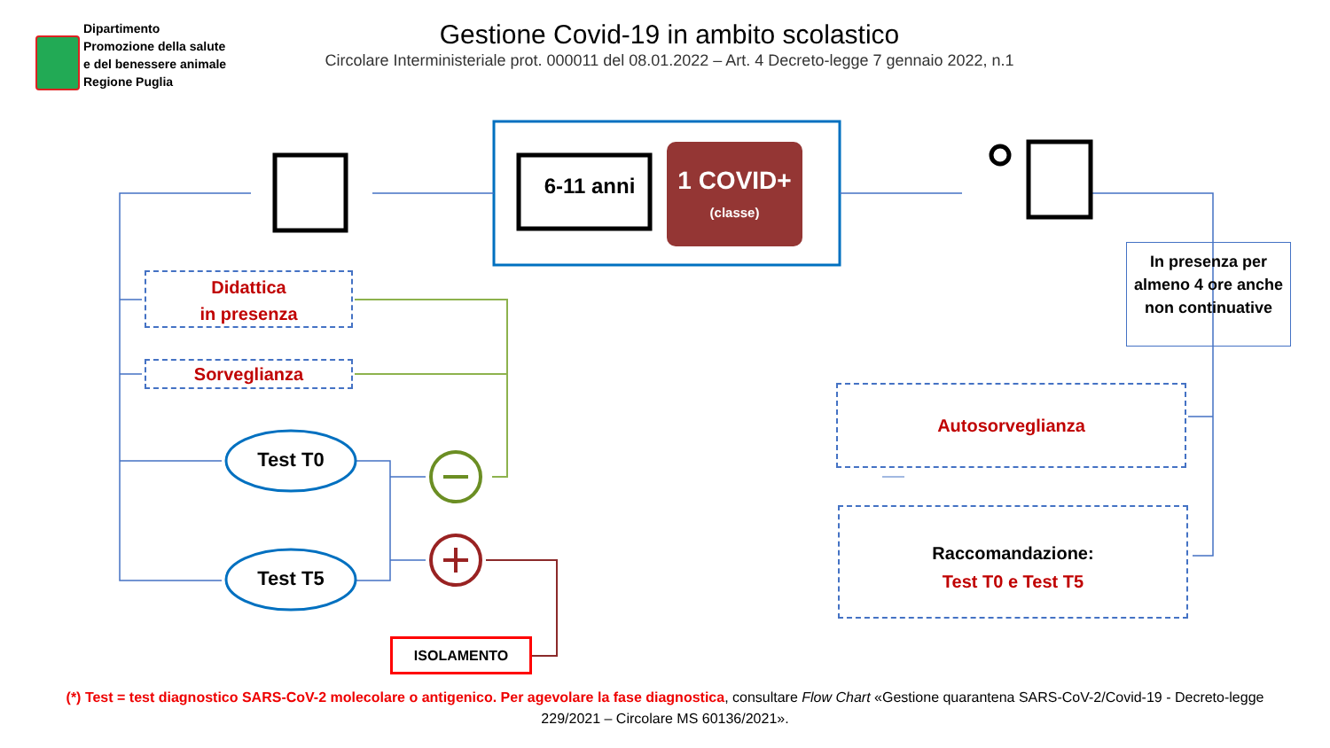Dipartimento
Promozione della salute
e del benessere animale
Regione Puglia
Gestione Covid-19 in ambito scolastico
Circolare Interministeriale prot. 000011 del 08.01.2022 – Art. 4 Decreto-legge 7 gennaio 2022, n.1
6-11 anni
1 COVID+
(classe)
In presenza per almeno 4 ore anche non continuative
Didattica
in presenza
Sorveglianza
Test T0
Test T5
Autosorveglianza
Raccomandazione:
Test T0 e Test T5
ISOLAMENTO
(*) Test = test diagnostico SARS-CoV-2 molecolare o antigenico. Per agevolare la fase diagnostica, consultare Flow Chart «Gestione quarantena SARS-CoV-2/Covid-19 - Decreto-legge 229/2021 – Circolare MS 60136/2021».